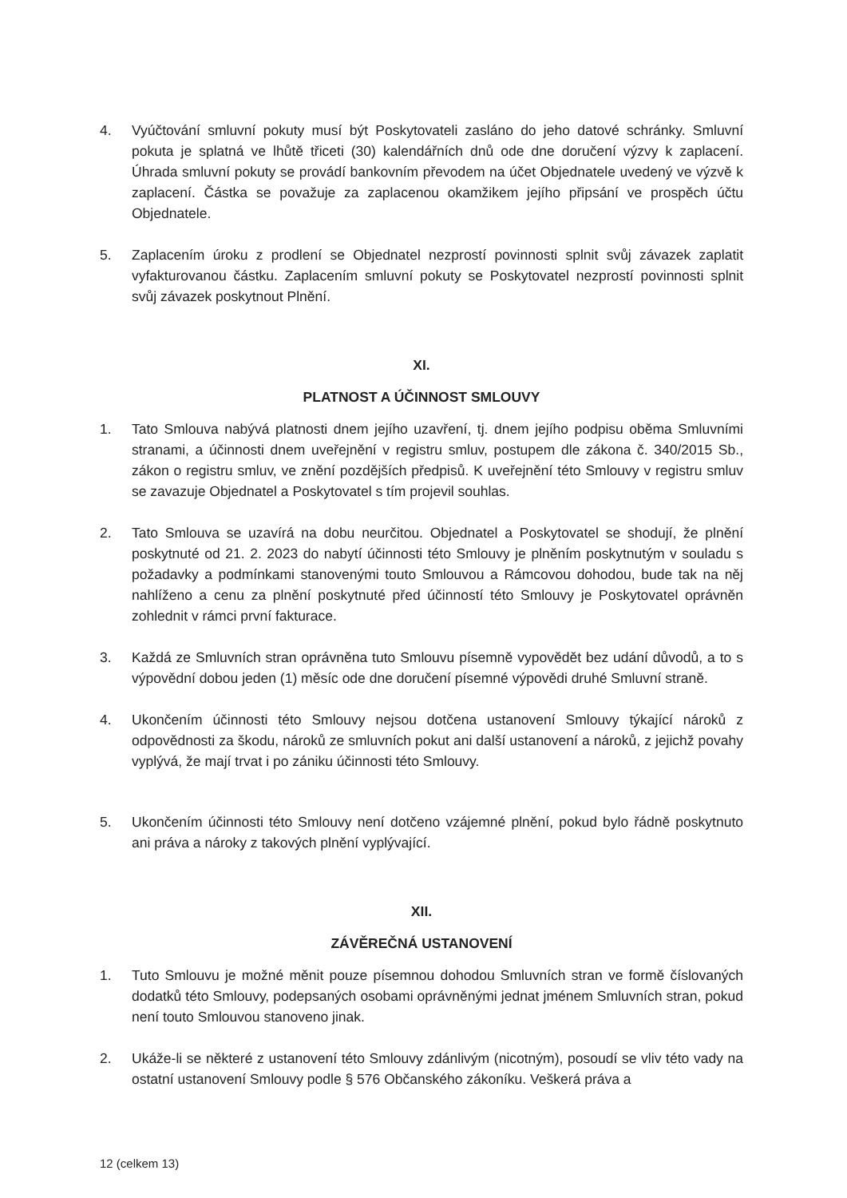4. Vyúčtování smluvní pokuty musí být Poskytovateli zasláno do jeho datové schránky. Smluvní pokuta je splatná ve lhůtě třiceti (30) kalendářních dnů ode dne doručení výzvy k zaplacení. Úhrada smluvní pokuty se provádí bankovním převodem na účet Objednatele uvedený ve výzvě k zaplacení. Částka se považuje za zaplacenou okamžikem jejího připsání ve prospěch účtu Objednatele.
5. Zaplacením úroku z prodlení se Objednatel nezprostí povinnosti splnit svůj závazek zaplatit vyfakturovanou částku. Zaplacením smluvní pokuty se Poskytovatel nezprostí povinnosti splnit svůj závazek poskytnout Plnění.
XI.
PLATNOST A ÚČINNOST SMLOUVY
1. Tato Smlouva nabývá platnosti dnem jejího uzavření, tj. dnem jejího podpisu oběma Smluvními stranami, a účinnosti dnem uveřejnění v registru smluv, postupem dle zákona č. 340/2015 Sb., zákon o registru smluv, ve znění pozdějších předpisů. K uveřejnění této Smlouvy v registru smluv se zavazuje Objednatel a Poskytovatel s tím projevil souhlas.
2. Tato Smlouva se uzavírá na dobu neurčitou. Objednatel a Poskytovatel se shodují, že plnění poskytnuté od 21. 2. 2023 do nabytí účinnosti této Smlouvy je plněním poskytnutým v souladu s požadavky a podmínkami stanovenými touto Smlouvou a Rámcovou dohodou, bude tak na něj nahlíženo a cenu za plnění poskytnuté před účinností této Smlouvy je Poskytovatel oprávněn zohlednit v rámci první fakturace.
3. Každá ze Smluvních stran oprávněna tuto Smlouvu písemně vypovědět bez udání důvodů, a to s výpovědní dobou jeden (1) měsíc ode dne doručení písemné výpovědi druhé Smluvní straně.
4. Ukončením účinnosti této Smlouvy nejsou dotčena ustanovení Smlouvy týkající nároků z odpovědnosti za škodu, nároků ze smluvních pokut ani další ustanovení a nároků, z jejichž povahy vyplývá, že mají trvat i po zániku účinnosti této Smlouvy.
5. Ukončením účinnosti této Smlouvy není dotčeno vzájemné plnění, pokud bylo řádně poskytnuto ani práva a nároky z takových plnění vyplývající.
XII.
ZÁVĚREČNÁ USTANOVENÍ
1. Tuto Smlouvu je možné měnit pouze písemnou dohodou Smluvních stran ve formě číslovaných dodatků této Smlouvy, podepsaných osobami oprávněnými jednat jménem Smluvních stran, pokud není touto Smlouvou stanoveno jinak.
2. Ukáže-li se některé z ustanovení této Smlouvy zdánlivým (nicotným), posoudí se vliv této vady na ostatní ustanovení Smlouvy podle § 576 Občanského zákoníku. Veškerá práva a
12 (celkem 13)